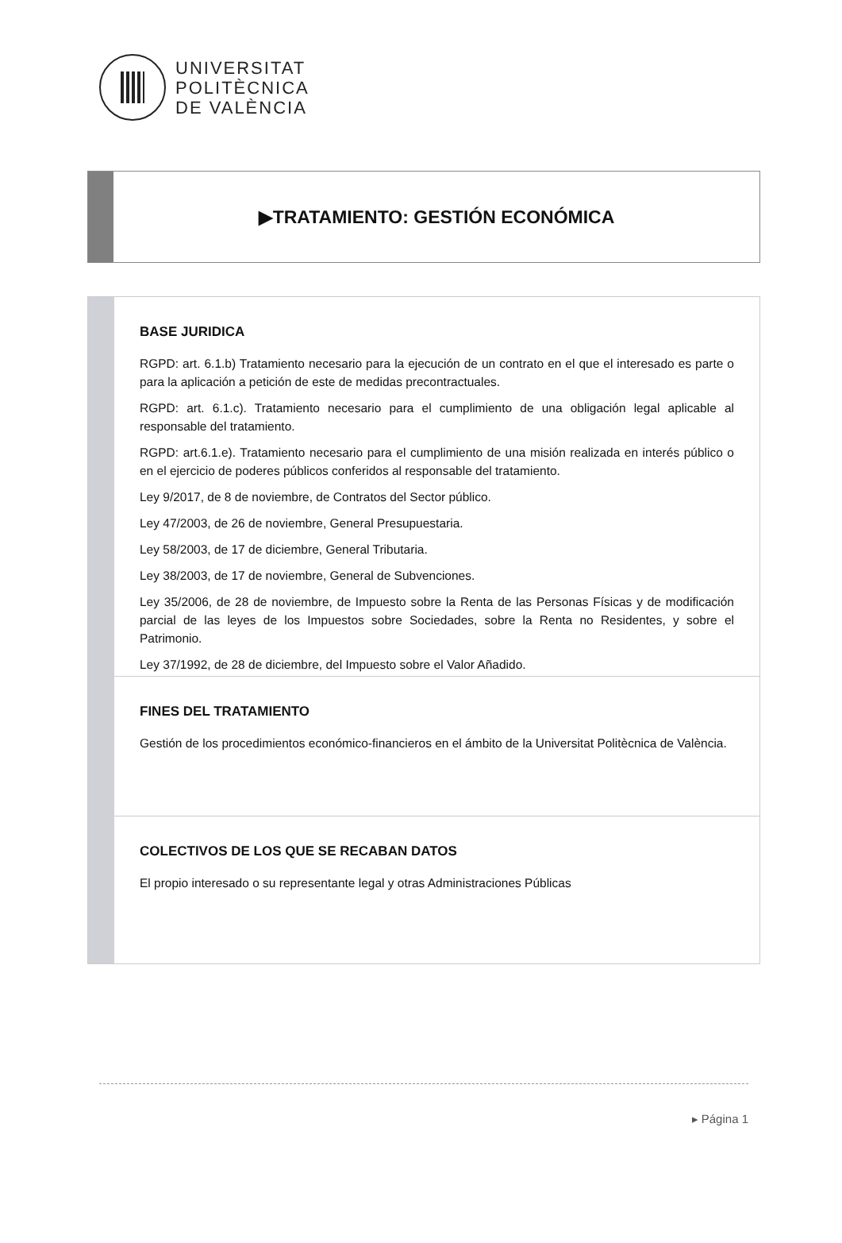UNIVERSITAT
POLITÈCNICA
DE VALÈNCIA
▶TRATAMIENTO: GESTIÓN ECONÓMICA
BASE JURIDICA
RGPD: art. 6.1.b) Tratamiento necesario para la ejecución de un contrato en el que el interesado es parte o para la aplicación a petición de este de medidas precontractuales.
RGPD: art. 6.1.c). Tratamiento necesario para el cumplimiento de una obligación legal aplicable al responsable del tratamiento.
RGPD: art.6.1.e). Tratamiento necesario para el cumplimiento de una misión realizada en interés público o en el ejercicio de poderes públicos conferidos al responsable del tratamiento.
Ley 9/2017, de 8 de noviembre, de Contratos del Sector público.
Ley 47/2003, de 26 de noviembre, General Presupuestaria.
Ley 58/2003, de 17 de diciembre, General Tributaria.
Ley 38/2003, de 17 de noviembre, General de Subvenciones.
Ley 35/2006, de 28 de noviembre, de Impuesto sobre la Renta de las Personas Físicas y de modificación parcial de las leyes de los Impuestos sobre Sociedades, sobre la Renta no Residentes, y sobre el Patrimonio.
Ley 37/1992, de 28 de diciembre, del Impuesto sobre el Valor Añadido.
FINES DEL TRATAMIENTO
Gestión de los procedimientos económico-financieros en el ámbito de la Universitat Politècnica de València.
COLECTIVOS DE LOS QUE SE RECABAN DATOS
El propio interesado o su representante legal y otras Administraciones Públicas
▸ Página 1